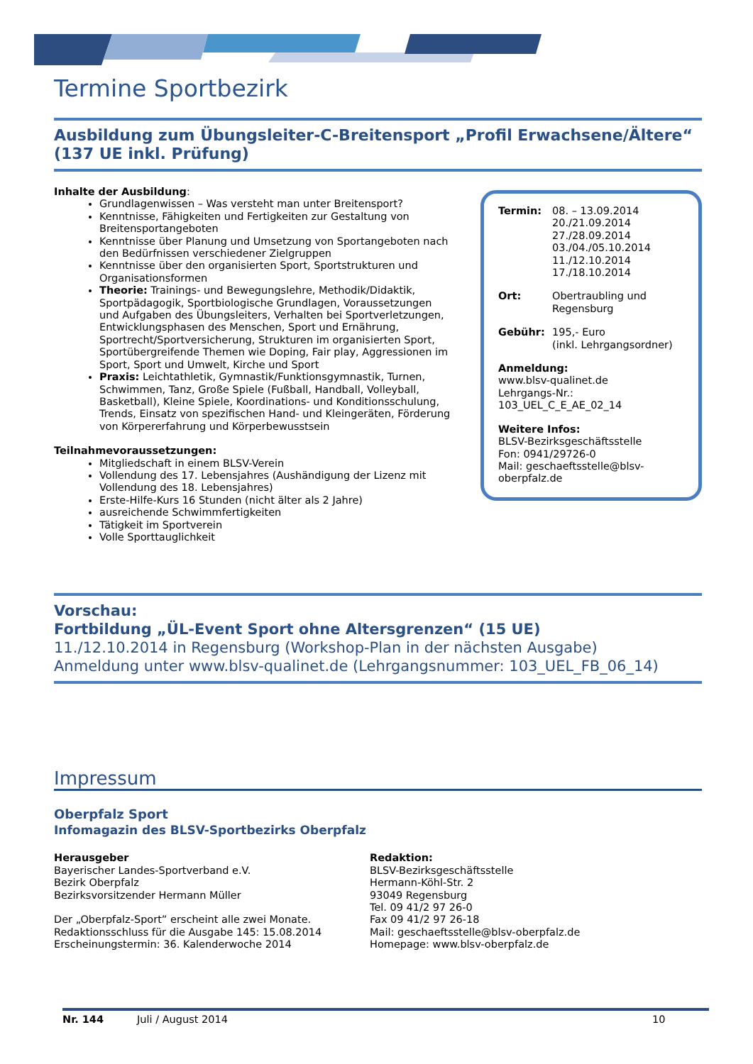Termine Sportbezirk
Ausbildung zum Übungsleiter-C-Breitensport „Profil Erwachsene/Ältere“ (137 UE inkl. Prüfung)
Inhalte der Ausbildung:
Grundlagenwissen – Was versteht man unter Breitensport?
Kenntnisse, Fähigkeiten und Fertigkeiten zur Gestaltung von Breitensportangeboten
Kenntnisse über Planung und Umsetzung von Sportangeboten nach den Bedürfnissen verschiedener Zielgruppen
Kenntnisse über den organisierten Sport, Sportstrukturen und Organisationsformen
Theorie: Trainings- und Bewegungslehre, Methodik/Didaktik, Sportpädagogik, Sportbiologische Grundlagen, Voraussetzungen und Aufgaben des Übungsleiters, Verhalten bei Sportverletzungen, Entwicklungsphasen des Menschen, Sport und Ernährung, Sportrecht/Sportversicherung, Strukturen im organisierten Sport, Sportübergreifende Themen wie Doping, Fair play, Aggressionen im Sport, Sport und Umwelt, Kirche und Sport
Praxis: Leichtathletik, Gymnastik/Funktionsgymnastik, Turnen, Schwimmen, Tanz, Große Spiele (Fußball, Handball, Volleyball, Basketball), Kleine Spiele, Koordinations- und Konditionsschulung, Trends, Einsatz von spezifischen Hand- und Kleingeräten, Förderung von Körpererfahrung und Körperbewusstsein
Teilnahmevoraussetzungen:
Mitgliedschaft in einem BLSV-Verein
Vollendung des 17. Lebensjahres (Aushändigung der Lizenz mit Vollendung des 18. Lebensjahres)
Erste-Hilfe-Kurs 16 Stunden (nicht älter als 2 Jahre)
ausreichende Schwimmfertigkeiten
Tätigkeit im Sportverein
Volle Sporttauglichkeit
Termin:
08. – 13.09.2014
20./21.09.2014
27./28.09.2014
03./04./05.10.2014
11./12.10.2014
17./18.10.2014
Ort:
Obertraubling und Regensburg
Gebühr:
195,- Euro
(inkl. Lehrgangsordner)
Anmeldung:
www.blsv-qualinet.de
Lehrgangs-Nr.:
103_UEL_C_E_AE_02_14
Weitere Infos:
BLSV-Bezirksgeschäftsstelle
Fon: 0941/29726-0
Mail: geschaeftsstelle@blsv-oberpfalz.de
Vorschau:
Fortbildung „ÜL-Event Sport ohne Altersgrenzen“ (15 UE)
11./12.10.2014 in Regensburg (Workshop-Plan in der nächsten Ausgabe)
Anmeldung unter www.blsv-qualinet.de (Lehrgangsnummer: 103_UEL_FB_06_14)
Impressum
Oberpfalz Sport
Infomagazin des BLSV-Sportbezirks Oberpfalz
Herausgeber
Bayerischer Landes-Sportverband e.V.
Bezirk Oberpfalz
Bezirksvorsitzender Hermann Müller
Der „Oberpfalz-Sport” erscheint alle zwei Monate.
Redaktionsschluss für die Ausgabe 145: 15.08.2014
Erscheinungstermin: 36. Kalenderwoche 2014
Redaktion:
BLSV-Bezirksgeschäftsstelle
Hermann-Köhl-Str. 2
93049 Regensburg
Tel. 09 41/2 97 26-0
Fax 09 41/2 97 26-18
Mail: geschaeftsstelle@blsv-oberpfalz.de
Homepage: www.blsv-oberpfalz.de
Nr. 144 Juli / August 2014 10